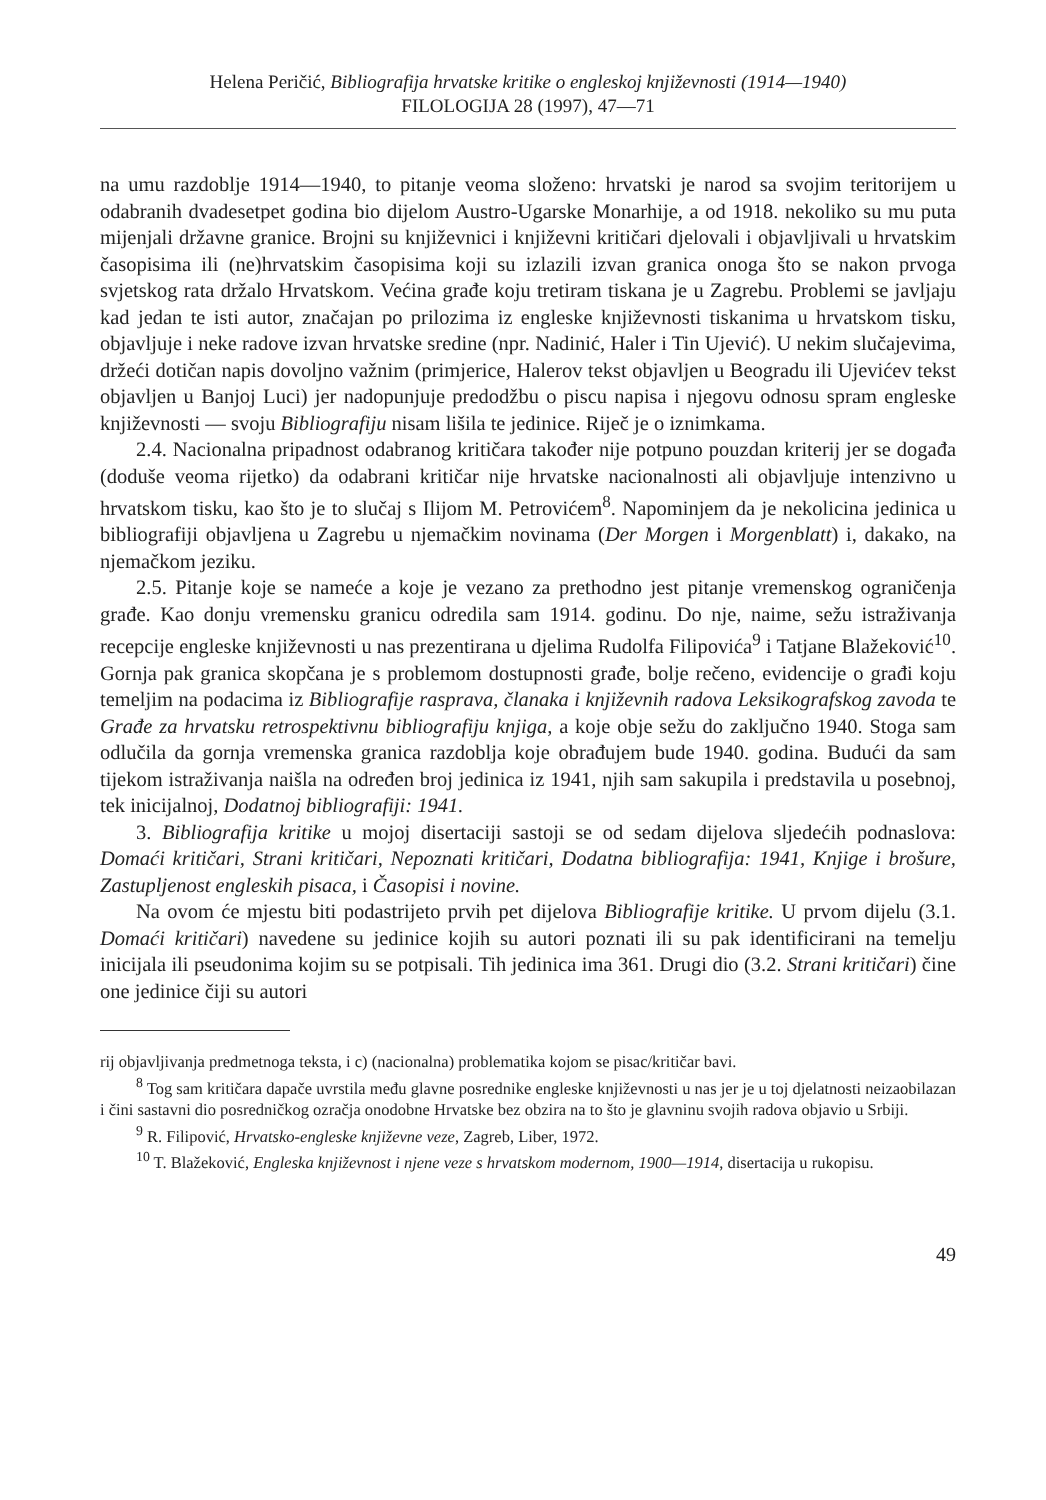Helena Peričić, Bibliografija hrvatske kritike o engleskoj književnosti (1914—1940)
FILOLOGIJA 28 (1997), 47—71
na umu razdoblje 1914—1940, to pitanje veoma složeno: hrvatski je narod sa svojim teritorijem u odabranih dvadesetpet godina bio dijelom Austro-Ugarske Monarhije, a od 1918. nekoliko su mu puta mijenjali državne granice. Brojni su književnici i književni kritičari djelovali i objavljivali u hrvatskim časopisima ili (ne)hrvatskim časopisima koji su izlazili izvan granica onoga što se nakon prvoga svjetskog rata držalo Hrvatskom. Većina građe koju tretiram tiskana je u Zagrebu. Problemi se javljaju kad jedan te isti autor, značajan po prilozima iz engleske književnosti tiskanima u hrvatskom tisku, objavljuje i neke radove izvan hrvatske sredine (npr. Nadinić, Haler i Tin Ujević). U nekim slučajevima, držeći dotičan napis dovoljno važnim (primjerice, Halerov tekst objavljen u Beogradu ili Ujevićev tekst objavljen u Banjoj Luci) jer nadopunjuje predodžbu o piscu napisa i njegovu odnosu spram engleske književnosti — svoju Bibliografiju nisam lišila te jedinice. Riječ je o iznimkama.
2.4. Nacionalna pripadnost odabranog kritičara također nije potpuno pouzdan kriterij jer se događa (doduše veoma rijetko) da odabrani kritičar nije hrvatske nacionalnosti ali objavljuje intenzivno u hrvatskom tisku, kao što je to slučaj s Ilijom M. Petrovićem<sup>8</sup>. Napominjem da je nekolicina jedinica u bibliografiji objavljena u Zagrebu u njemačkim novinama (Der Morgen i Morgenblatt) i, dakako, na njemačkom jeziku.
2.5. Pitanje koje se nameće a koje je vezano za prethodno jest pitanje vremenskog ograničenja građe. Kao donju vremensku granicu odredila sam 1914. godinu. Do nje, naime, sežu istraživanja recepcije engleske književnosti u nas prezentirana u djelima Rudolfa Filipovića<sup>9</sup> i Tatjane Blažeković<sup>10</sup>. Gornja pak granica skopčana je s problemom dostupnosti građe, bolje rečeno, evidencije o građi koju temeljim na podacima iz Bibliografije rasprava, članaka i književnih radova Leksikografskog zavoda te Građe za hrvatsku retrospektivnu bibliografiju knjiga, a koje obje sežu do zaključno 1940. Stoga sam odlučila da gornja vremenska granica razdoblja koje obrađujem bude 1940. godina. Budući da sam tijekom istraživanja naišla na određen broj jedinica iz 1941, njih sam sakupila i predstavila u posebnoj, tek inicijalnoj, Dodatnoj bibliografiji: 1941.
3. Bibliografija kritike u mojoj disertaciji sastoji se od sedam dijelova sljedećih podnaslova: Domaći kritičari, Strani kritičari, Nepoznati kritičari, Dodatna bibliografija: 1941, Knjige i brošure, Zastupljenost engleskih pisaca, i Časopisi i novine.
Na ovom će mjestu biti podastrijeto prvih pet dijelova Bibliografije kritike. U prvom dijelu (3.1. Domaći kritičari) navedene su jedinice kojih su autori poznati ili su pak identificirani na temelju inicijala ili pseudonima kojim su se potpisali. Tih jedinica ima 361. Drugi dio (3.2. Strani kritičari) čine one jedinice čiji su autori
rij objavljivanja predmetnoga teksta, i c) (nacionalna) problematika kojom se pisac/kritičar bavi.
<sup>8</sup> Tog sam kritičara dapače uvrstila među glavne posrednike engleske književnosti u nas jer je u toj djelatnosti neizaobilazan i čini sastavni dio posredničkog ozračja onodobne Hrvatske bez obzira na to što je glavninu svojih radova objavio u Srbiji.
<sup>9</sup> R. Filipović, Hrvatsko-engleske književne veze, Zagreb, Liber, 1972.
<sup>10</sup> T. Blažeković, Engleska književnost i njene veze s hrvatskom modernom, 1900—1914, disertacija u rukopisu.
49